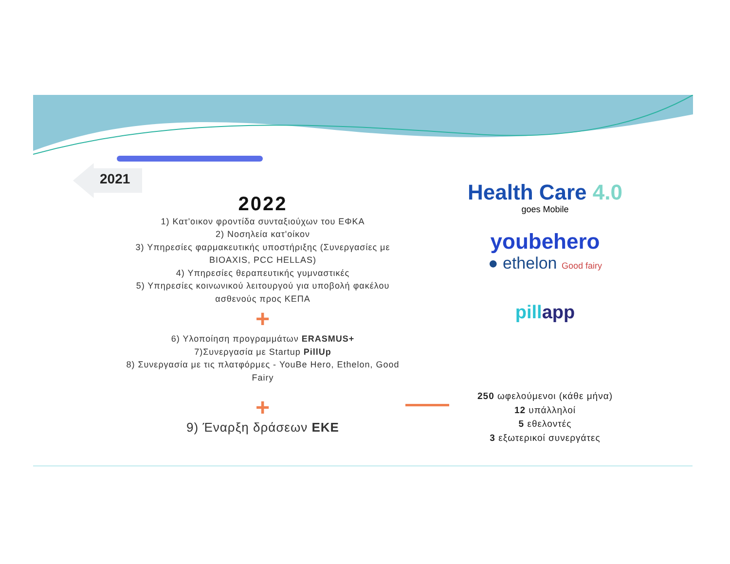2021
2022
1) Κατ'οικον φροντίδα συνταξιούχων του ΕΦΚΑ
2) Νοσηλεία κατ'οίκον
3) Υπηρεσίες φαρμακευτικής υποστήριξης (Συνεργασίες με BIOAXIS, PCC HELLAS)
4) Υπηρεσίες θεραπευτικής γυμναστικές
5) Υπηρεσίες κοινωνικού λειτουργού για υποβολή φακέλου ασθενούς προς ΚΕΠΑ
+
6) Υλοποίηση προγραμμάτων ERASMUS+
7)Συνεργασία με Startup PillUp
8) Συνεργασία με τις πλατφόρμες - YouBe Hero, Ethelon, Good Fairy
+
9) Έναρξη δράσεων ΕΚΕ
Health Care 4.0
goes Mobile
youbehero
● ethelon Good fairy
pill app
250 ωφελούμενοι (κάθε μήνα)
12 υπάλληλοί
5 εθελοντές
3 εξωτερικοί συνεργάτες